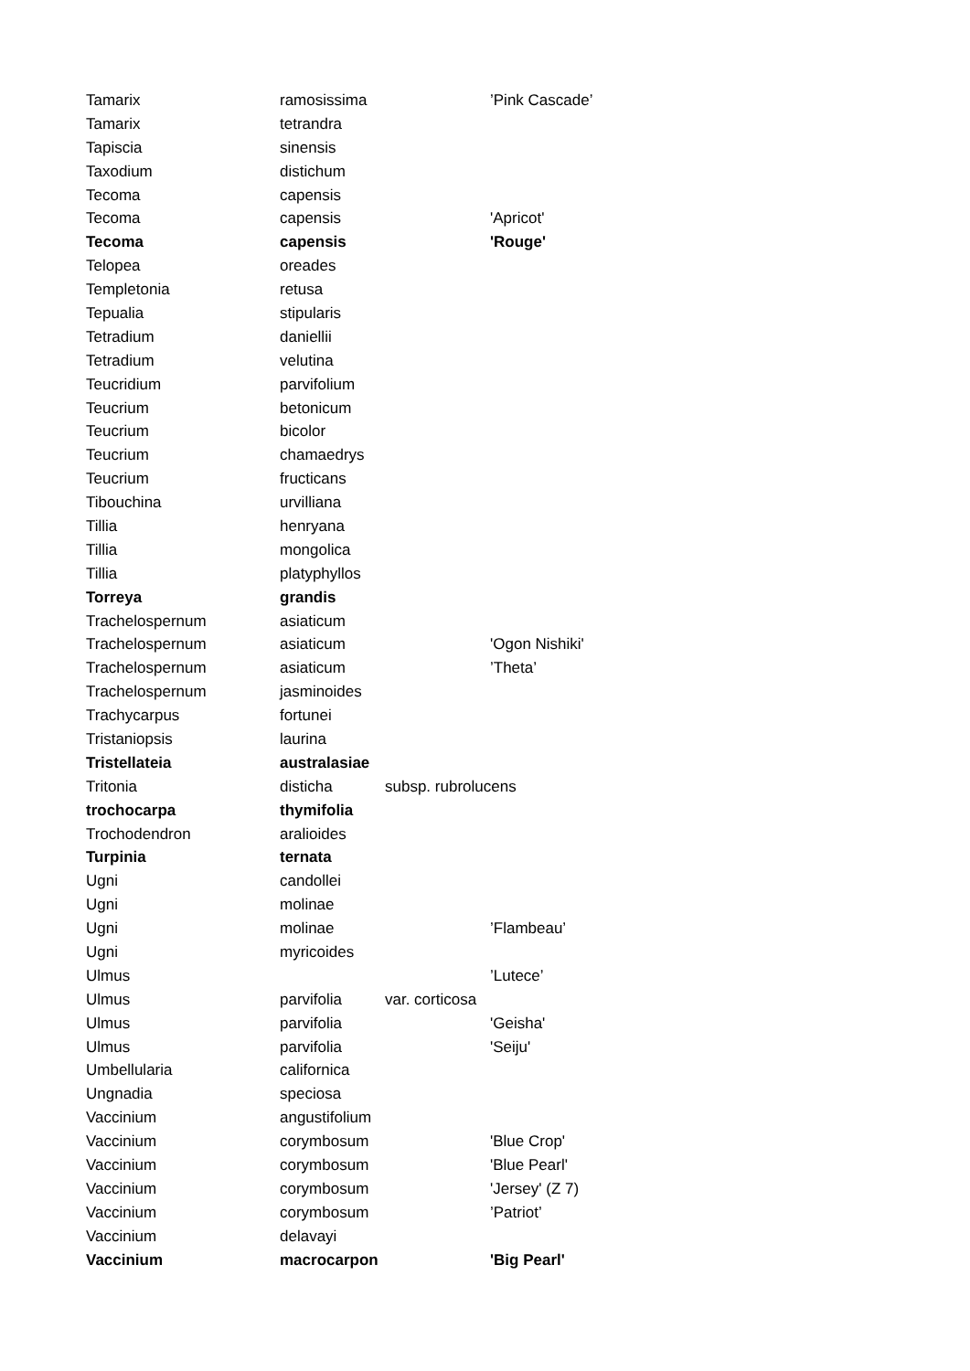| Tamarix | ramosissima | | ’Pink Cascade’ |
| Tamarix | tetrandra | | |
| Tapiscia | sinensis | | |
| Taxodium | distichum | | |
| Tecoma | capensis | | |
| Tecoma | capensis | | 'Apricot' |
| Tecoma | capensis | | 'Rouge' |
| Telopea | oreades | | |
| Templetonia | retusa | | |
| Tepualia | stipularis | | |
| Tetradium | daniellii | | |
| Tetradium | velutina | | |
| Teucridium | parvifolium | | |
| Teucrium | betonicum | | |
| Teucrium | bicolor | | |
| Teucrium | chamaedrys | | |
| Teucrium | fructicans | | |
| Tibouchina | urvilliana | | |
| Tillia | henryana | | |
| Tillia | mongolica | | |
| Tillia | platyphyllos | | |
| Torreya | grandis | | |
| Trachelospernum | asiaticum | | |
| Trachelospernum | asiaticum | | 'Ogon Nishiki' |
| Trachelospernum | asiaticum | | ’Theta’ |
| Trachelospernum | jasminoides | | |
| Trachycarpus | fortunei | | |
| Tristaniopsis | laurina | | |
| Tristellateia | australasiae | | |
| Tritonia | disticha | subsp. rubrolucens | |
| trochocarpa | thymifolia | | |
| Trochodendron | aralioides | | |
| Turpinia | ternata | | |
| Ugni | candollei | | |
| Ugni | molinae | | |
| Ugni | molinae | | ’Flambeau’ |
| Ugni | myricoides | | |
| Ulmus | | | ’Lutece’ |
| Ulmus | parvifolia | var. corticosa | |
| Ulmus | parvifolia | | 'Geisha' |
| Ulmus | parvifolia | | 'Seiju' |
| Umbellularia | californica | | |
| Ungnadia | speciosa | | |
| Vaccinium | angustifolium | | |
| Vaccinium | corymbosum | | 'Blue Crop' |
| Vaccinium | corymbosum | | 'Blue Pearl' |
| Vaccinium | corymbosum | | 'Jersey' (Z 7) |
| Vaccinium | corymbosum | | ’Patriot’ |
| Vaccinium | delavayi | | |
| Vaccinium | macrocarpon | | 'Big Pearl' |